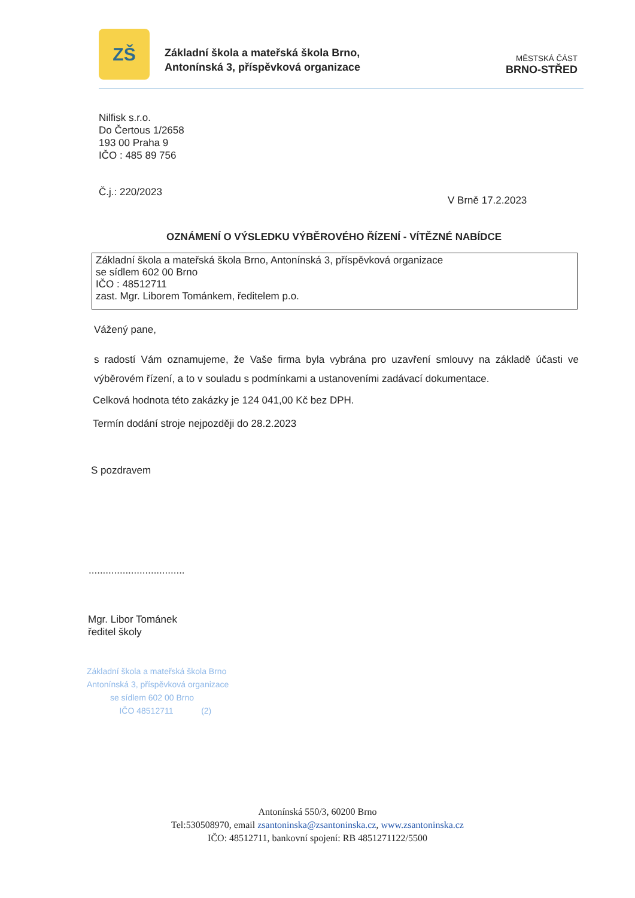ZŠ
Základní škola a mateřská škola Brno,
Antonínská 3, příspěvková organizace
MĚSTSKÁ ČÁST
BRNO-STŘED
Nilfisk s.r.o.
Do Čertous 1/2658
193 00 Praha 9
IČO : 485 89 756
Č.j.: 220/2023
V Brně 17.2.2023
OZNÁMENÍ O VÝSLEDKU VÝBĚROVÉHO ŘÍZENÍ - VÍTĚZNÉ NABÍDCE
Základní škola a mateřská škola Brno, Antonínská 3, příspěvková organizace
se sídlem 602 00 Brno
IČO : 48512711
zast. Mgr. Liborem Tománkem, ředitelem p.o.
Vážený pane,
s radostí Vám oznamujeme, že Vaše firma byla vybrána pro uzavření smlouvy na základě účasti ve výběrovém řízení, a to v souladu s podmínkami a ustanoveními zadávací dokumentace.
Celková hodnota této zakázky je 124 041,00 Kč bez DPH.
Termín dodání stroje nejpozději do 28.2.2023
S pozdravem
..................................
Mgr. Libor Tománek
ředitel školy
Základní škola a mateřská škola Brno
Antonínská 3, příspěvková organizace
se sídlem 602 00 Brno
IČO 48512711 (2)
Antonínská 550/3, 60200 Brno
Tel:530508970, email zsantoninska@zsantoninska.cz, www.zsantoninska.cz
IČO: 48512711, bankovní spojení: RB 4851271122/5500